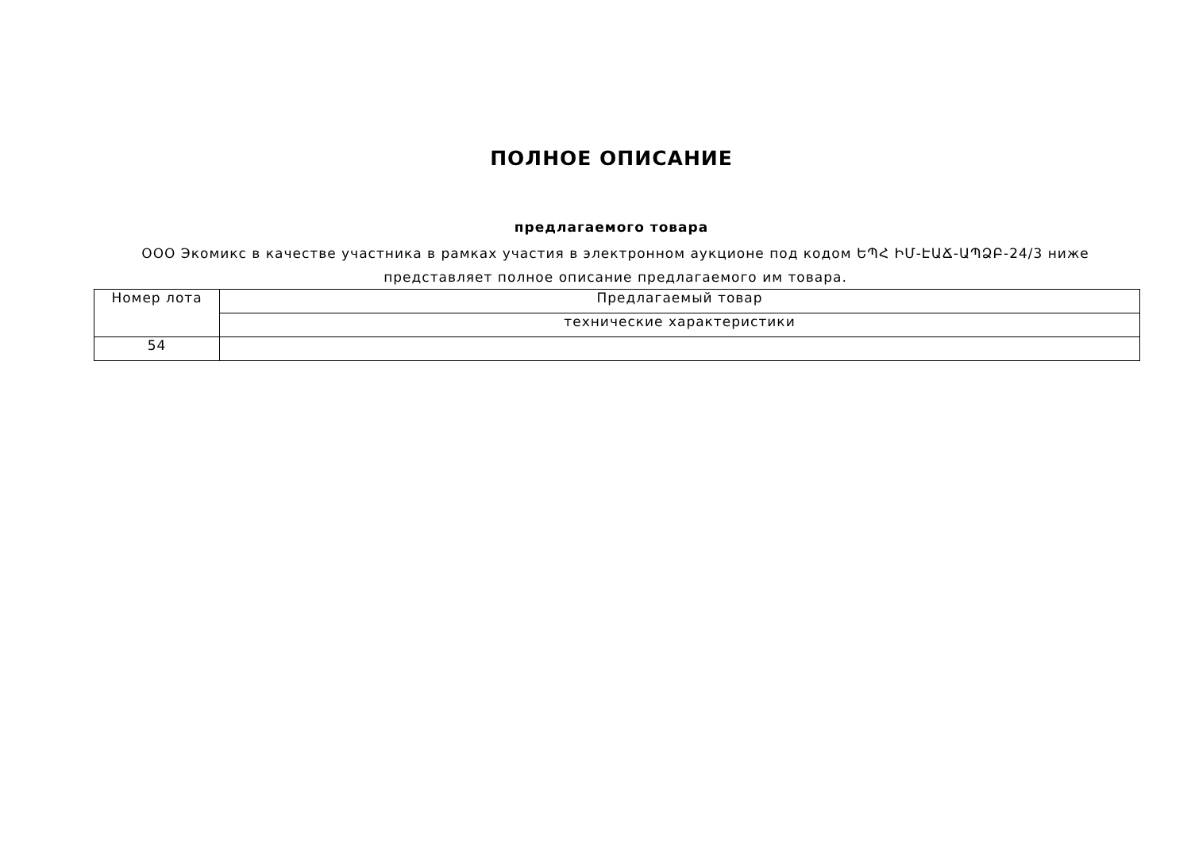ПОЛНОЕ ОПИСАНИЕ
предлагаемого товара
ООО Экомикс в качестве участника в рамках участия в электронном аукционе под кодом ԵՊՀ ԻՄ-ԷԱՃ-ԱՊՁԲ-24/3 ниже представляет полное описание предлагаемого им товара.
| Номер лота | Предлагаемый товар |
| | технические характеристики |
| 54 | |